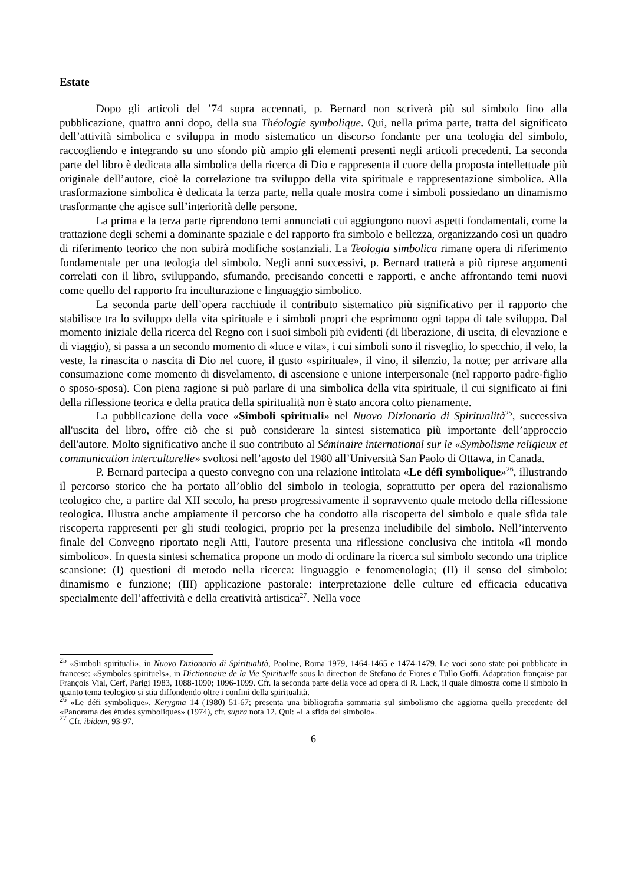Estate
Dopo gli articoli del ’74 sopra accennati, p. Bernard non scriverà più sul simbolo fino alla pubblicazione, quattro anni dopo, della sua Théologie symbolique. Qui, nella prima parte, tratta del significato dell’attività simbolica e sviluppa in modo sistematico un discorso fondante per una teologia del simbolo, raccogliendo e integrando su uno sfondo più ampio gli elementi presenti negli articoli precedenti. La seconda parte del libro è dedicata alla simbolica della ricerca di Dio e rappresenta il cuore della proposta intellettuale più originale dell’autore, cioè la correlazione tra sviluppo della vita spirituale e rappresentazione simbolica. Alla trasformazione simbolica è dedicata la terza parte, nella quale mostra come i simboli possiedano un dinamismo trasformante che agisce sull’interiorità delle persone.
La prima e la terza parte riprendono temi annunciati cui aggiungono nuovi aspetti fondamentali, come la trattazione degli schemi a dominante spaziale e del rapporto fra simbolo e bellezza, organizzando così un quadro di riferimento teorico che non subirà modifiche sostanziali. La Teologia simbolica rimane opera di riferimento fondamentale per una teologia del simbolo. Negli anni successivi, p. Bernard tratterà a più riprese argomenti correlati con il libro, sviluppando, sfumando, precisando concetti e rapporti, e anche affrontando temi nuovi come quello del rapporto fra inculturazione e linguaggio simbolico.
La seconda parte dell’opera racchiude il contributo sistematico più significativo per il rapporto che stabilisce tra lo sviluppo della vita spirituale e i simboli propri che esprimono ogni tappa di tale sviluppo. Dal momento iniziale della ricerca del Regno con i suoi simboli più evidenti (di liberazione, di uscita, di elevazione e di viaggio), si passa a un secondo momento di «luce e vita», i cui simboli sono il risveglio, lo specchio, il velo, la veste, la rinascita o nascita di Dio nel cuore, il gusto «spirituale», il vino, il silenzio, la notte; per arrivare alla consumazione come momento di disvelamento, di ascensione e unione interpersonale (nel rapporto padre-figlio o sposo-sposa). Con piena ragione si può parlare di una simbolica della vita spirituale, il cui significato ai fini della riflessione teorica e della pratica della spiritualità non è stato ancora colto pienamente.
La pubblicazione della voce «Simboli spirituali» nel Nuovo Dizionario di Spiritualità<sup>25</sup>, successiva all'uscita del libro, offre ciò che si può considerare la sintesi sistematica più importante dell’approccio dell'autore. Molto significativo anche il suo contributo al Séminaire international sur le «Symbolisme religieux et communication interculturelle» svoltosi nell’agosto del 1980 all’Università San Paolo di Ottawa, in Canada.
P. Bernard partecipa a questo convegno con una relazione intitolata «Le défi symbolique»<sup>26</sup>, illustrando il percorso storico che ha portato all’oblio del simbolo in teologia, soprattutto per opera del razionalismo teologico che, a partire dal XII secolo, ha preso progressivamente il sopravvento quale metodo della riflessione teologica. Illustra anche ampiamente il percorso che ha condotto alla riscoperta del simbolo e quale sfida tale riscoperta rappresenti per gli studi teologici, proprio per la presenza ineludibile del simbolo. Nell’intervento finale del Convegno riportato negli Atti, l'autore presenta una riflessione conclusiva che intitola «Il mondo simbolico». In questa sintesi schematica propone un modo di ordinare la ricerca sul simbolo secondo una triplice scansione: (I) questioni di metodo nella ricerca: linguaggio e fenomenologia; (II) il senso del simbolo: dinamismo e funzione; (III) applicazione pastorale: interpretazione delle culture ed efficacia educativa specialmente dell’affettività e della creatività artistica<sup>27</sup>. Nella voce
<sup>25</sup> «Simboli spirituali», in Nuovo Dizionario di Spiritualità, Paoline, Roma 1979, 1464-1465 e 1474-1479. Le voci sono state poi pubblicate in francese: «Symboles spirituels», in Dictionnaire de la Vie Spirituelle sous la direction de Stefano de Fiores e Tullo Goffi. Adaptation française par François Vial, Cerf, Parigi 1983, 1088-1090; 1096-1099. Cfr. la seconda parte della voce ad opera di R. Lack, il quale dimostra come il simbolo in quanto tema teologico si stia diffondendo oltre i confini della spiritualità.
<sup>26</sup> «Le défi symbolique», Kerygma 14 (1980) 51-67; presenta una bibliografia sommaria sul simbolismo che aggiorna quella precedente del «Panorama des études symboliques» (1974), cfr. supra nota 12. Qui: «La sfida del simbolo».
<sup>27</sup> Cfr. ibidem, 93-97.
6